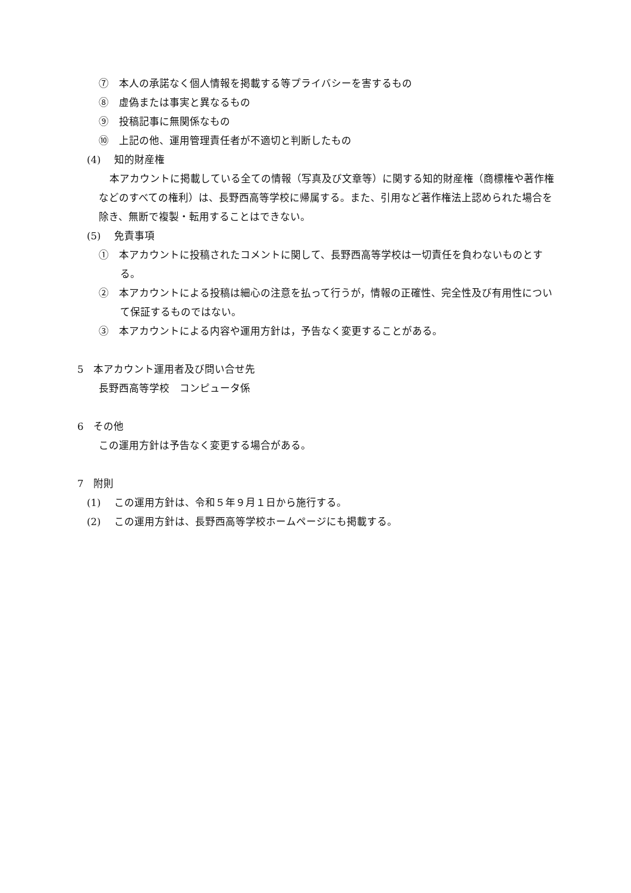⑦　本人の承諾なく個人情報を掲載する等プライバシーを害するもの
⑧　虚偽または事実と異なるもの
⑨　投稿記事に無関係なもの
⑩　上記の他、運用管理責任者が不適切と判断したもの
(4)　 知的財産権
本アカウントに掲載している全ての情報（写真及び文章等）に関する知的財産権（商標権や著作権などのすべての権利）は、長野西高等学校に帰属する。また、引用など著作権法上認められた場合を除き、無断で複製・転用することはできない。
(5)　 免責事項
①　本アカウントに投稿されたコメントに関して、長野西高等学校は一切責任を負わないものとする。
②　本アカウントによる投稿は細心の注意を払って行うが，情報の正確性、完全性及び有用性について保証するものではない。
③　本アカウントによる内容や運用方針は，予告なく変更することがある。
5　本アカウント運用者及び問い合せ先
長野西高等学校　コンピュータ係
6　その他
この運用方針は予告なく変更する場合がある。
7　附則
(1)　 この運用方針は、令和５年９月１日から施行する。
(2)　 この運用方針は、長野西高等学校ホームページにも掲載する。